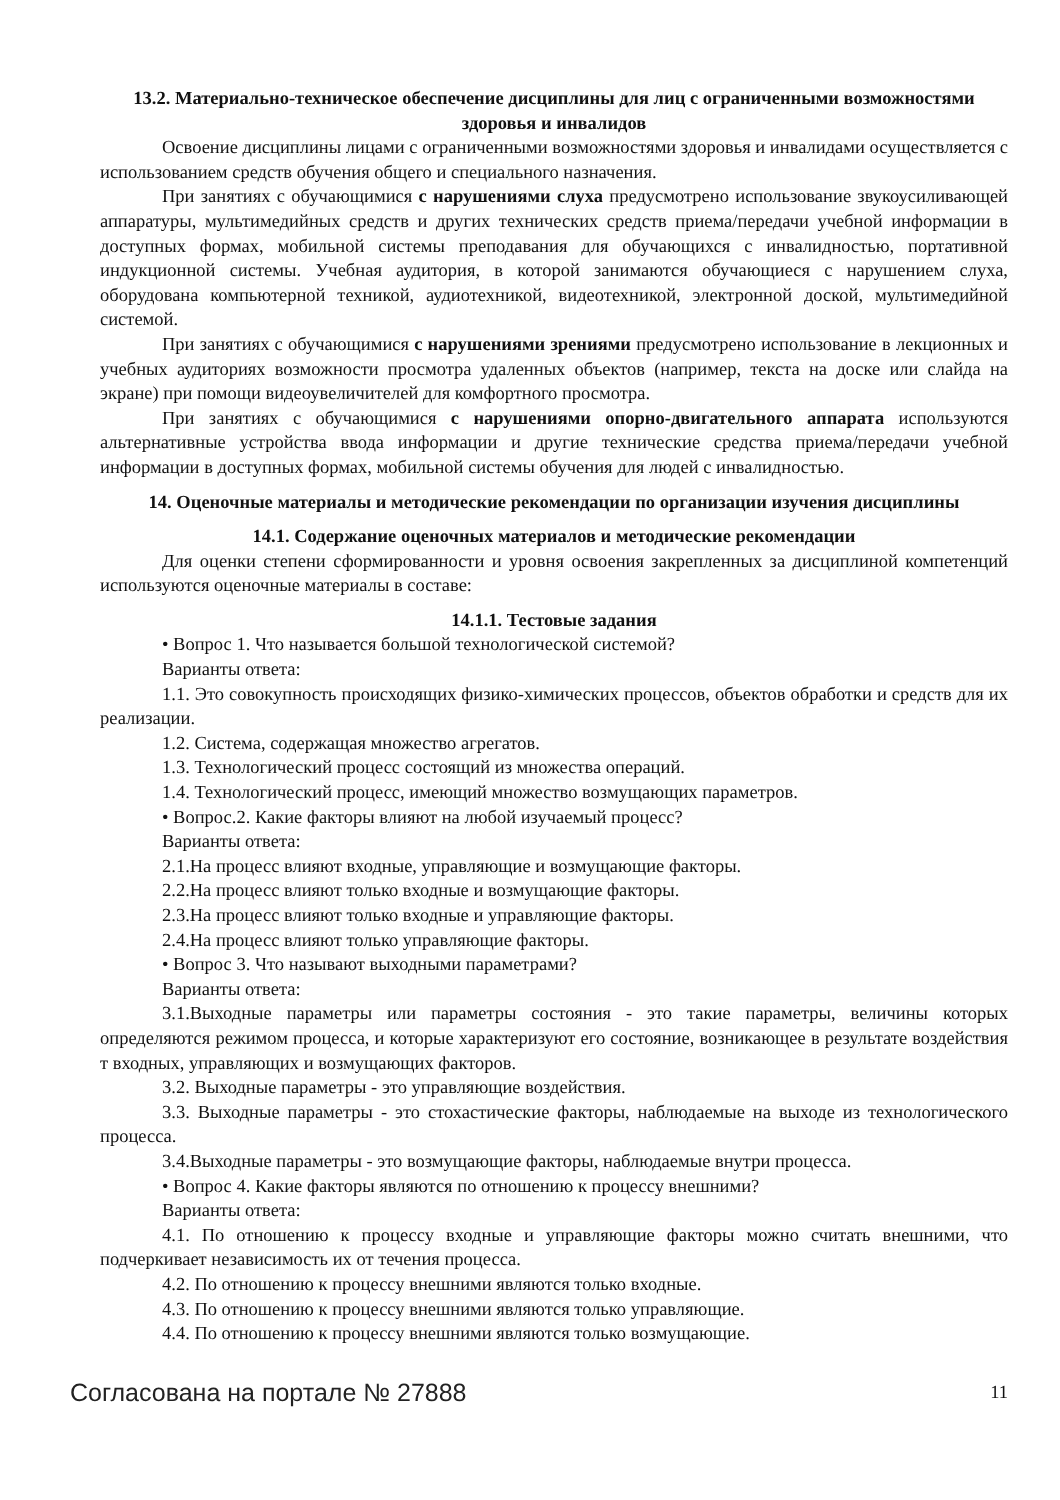13.2. Материально-техническое обеспечение дисциплины для лиц с ограниченными возможностями здоровья и инвалидов
Освоение дисциплины лицами с ограниченными возможностями здоровья и инвалидами осуществляется с использованием средств обучения общего и специального назначения.
При занятиях с обучающимися с нарушениями слуха предусмотрено использование звукоусиливающей аппаратуры, мультимедийных средств и других технических средств приема/передачи учебной информации в доступных формах, мобильной системы преподавания для обучающихся с инвалидностью, портативной индукционной системы. Учебная аудитория, в которой занимаются обучающиеся с нарушением слуха, оборудована компьютерной техникой, аудиотехникой, видеотехникой, электронной доской, мультимедийной системой.
При занятиях с обучающимися с нарушениями зрениями предусмотрено использование в лекционных и учебных аудиториях возможности просмотра удаленных объектов (например, текста на доске или слайда на экране) при помощи видеоувеличителей для комфортного просмотра.
При занятиях с обучающимися с нарушениями опорно-двигательного аппарата используются альтернативные устройства ввода информации и другие технические средства приема/передачи учебной информации в доступных формах, мобильной системы обучения для людей с инвалидностью.
14. Оценочные материалы и методические рекомендации по организации изучения дисциплины
14.1. Содержание оценочных материалов и методические рекомендации
Для оценки степени сформированности и уровня освоения закрепленных за дисциплиной компетенций используются оценочные материалы в составе:
14.1.1. Тестовые задания
• Вопрос 1. Что называется большой технологической системой?
Варианты ответа:
1.1. Это совокупность происходящих физико-химических процессов, объектов обработки и средств для их реализации.
1.2. Система, содержащая множество агрегатов.
1.3. Технологический процесс состоящий из множества операций.
1.4. Технологический процесс, имеющий множество возмущающих параметров.
• Вопрос.2. Какие факторы влияют на любой изучаемый процесс?
Варианты ответа:
2.1.На процесс влияют входные, управляющие и возмущающие факторы.
2.2.На процесс влияют только входные и возмущающие факторы.
2.3.На процесс влияют только входные и управляющие факторы.
2.4.На процесс влияют только управляющие факторы.
• Вопрос 3. Что называют выходными параметрами?
Варианты ответа:
3.1.Выходные параметры или параметры состояния - это такие параметры, величины которых определяются режимом процесса, и которые характеризуют его состояние, возникающее в результате воздействия т входных, управляющих и возмущающих факторов.
3.2. Выходные параметры - это управляющие воздействия.
3.3. Выходные параметры - это стохастические факторы, наблюдаемые на выходе из технологического процесса.
3.4.Выходные параметры - это возмущающие факторы, наблюдаемые внутри процесса.
• Вопрос 4. Какие факторы являются по отношению к процессу внешними?
Варианты ответа:
4.1. По отношению к процессу входные и управляющие факторы можно считать внешними, что подчеркивает независимость их от течения процесса.
4.2. По отношению к процессу внешними являются только входные.
4.3. По отношению к процессу внешними являются только управляющие.
4.4. По отношению к процессу внешними являются только возмущающие.
Согласована на портале № 27888 11